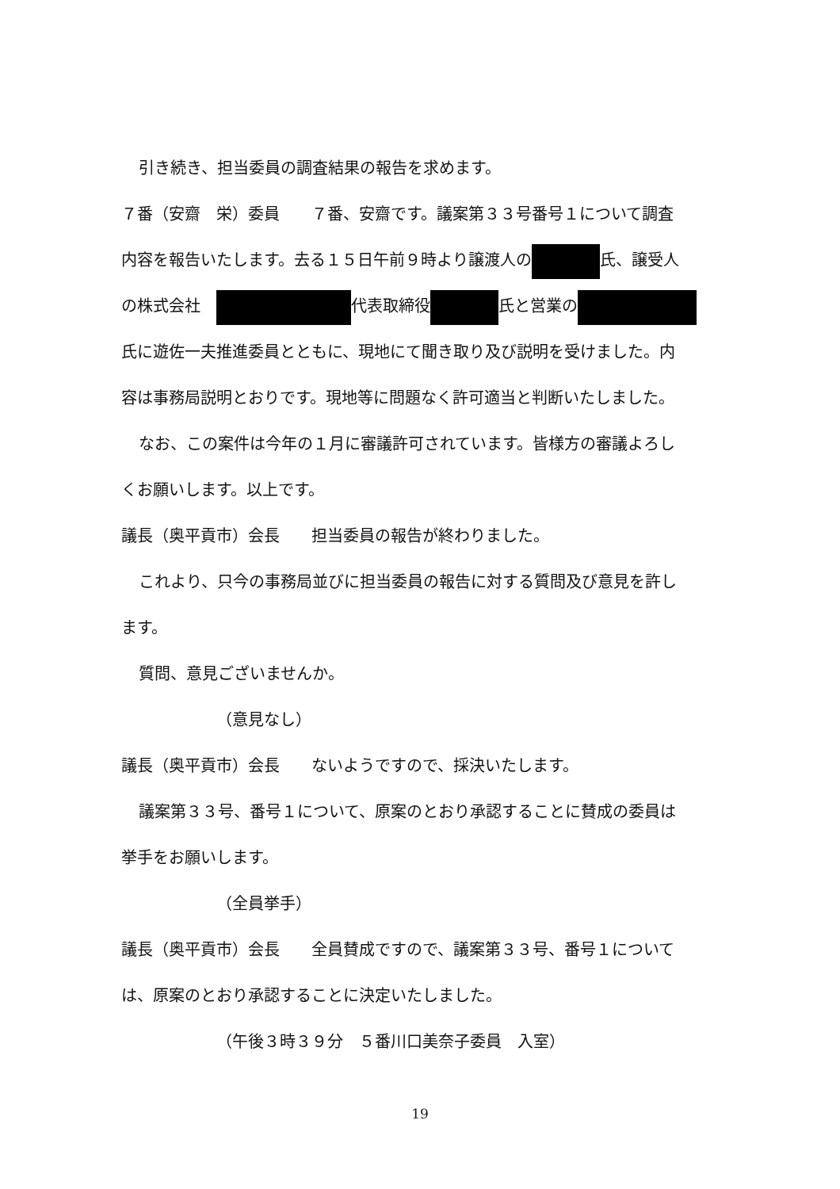引き続き、担当委員の調査結果の報告を求めます。
７番（安齋　栄）委員　　７番、安齋です。議案第３３号番号１について調査
内容を報告いたします。去る１５日午前９時より譲渡人の 氏、譲受人
の株式会社　 代表取締役 氏と営業の
氏に遊佐一夫推進委員とともに、現地にて聞き取り及び説明を受けました。内
容は事務局説明とおりです。現地等に問題なく許可適当と判断いたしました。
なお、この案件は今年の１月に審議許可されています。皆様方の審議よろし
くお願いします。以上です。
議長（奥平貢市）会長　　担当委員の報告が終わりました。
これより、只今の事務局並びに担当委員の報告に対する質問及び意見を許し
ます。
質問、意見ございませんか。
（意見なし）
議長（奥平貢市）会長　　ないようですので、採決いたします。
議案第３３号、番号１について、原案のとおり承認することに賛成の委員は
挙手をお願いします。
（全員挙手）
議長（奥平貢市）会長　　全員賛成ですので、議案第３３号、番号１について
は、原案のとおり承認することに決定いたしました。
（午後３時３９分　５番川口美奈子委員　入室）
19